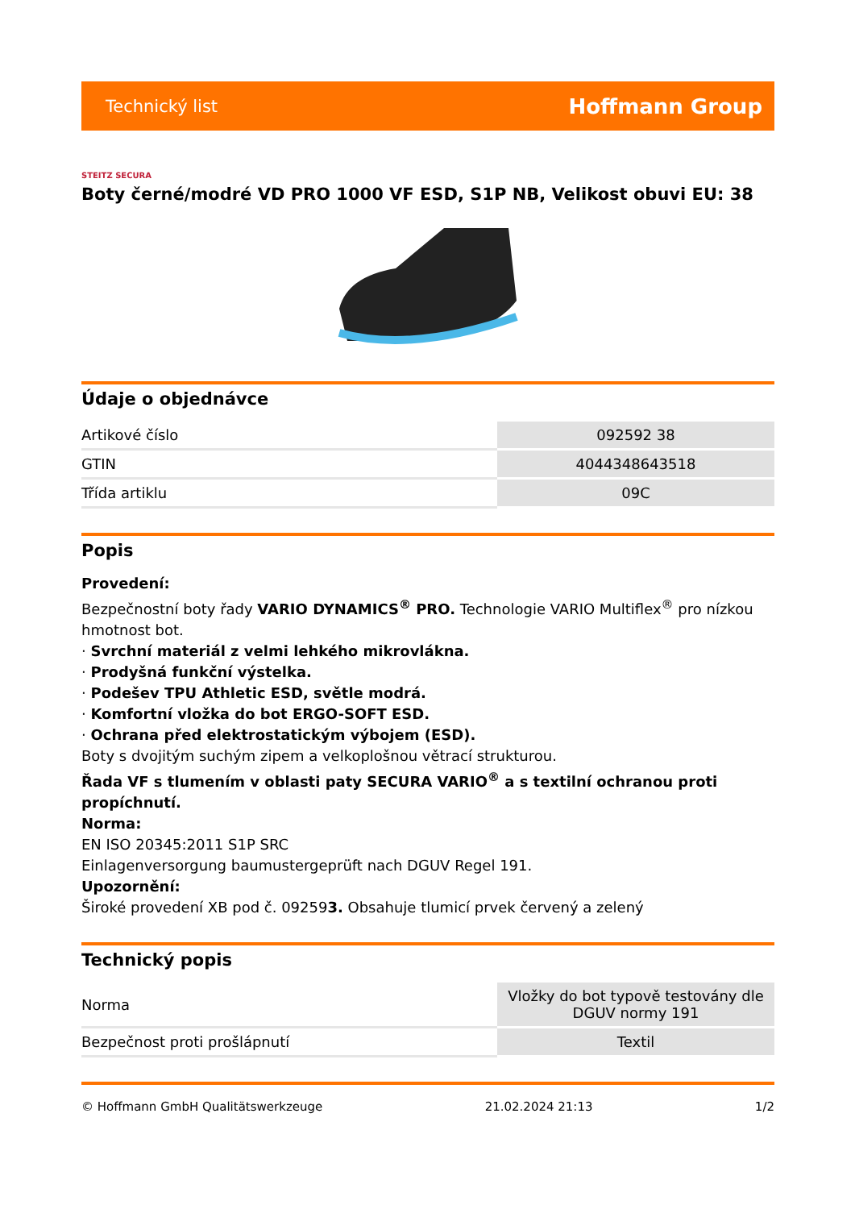Technický list Hoffmann Group
STEITZ SECURA
Boty černé/modré VD PRO 1000 VF ESD, S1P NB, Velikost obuvi EU: 38
Údaje o objednávce
| Artikové číslo | 092592 38 |
| GTIN | 4044348643518 |
| Třída artiklu | 09C |
Popis
Provedení:
Bezpečnostní boty řady VARIO DYNAMICS<sup>®</sup> PRO. Technologie VARIO Multiflex<sup>®</sup> pro nízkou hmotnost bot.
· Svrchní materiál z velmi lehkého mikrovlákna.
· Prodyšná funkční výstelka.
· Podešev TPU Athletic ESD, světle modrá.
· Komfortní vložka do bot ERGO-SOFT ESD.
· Ochrana před elektrostatickým výbojem (ESD).
Boty s dvojitým suchým zipem a velkoplošnou větrací strukturou.
Řada VF s tlumením v oblasti paty SECURA VARIO<sup>®</sup> a s textilní ochranou proti propíchnutí.
Norma:
EN ISO 20345:2011 S1P SRC
Einlagenversorgung baumustergeprüft nach DGUV Regel 191.
Upozornění:
Široké provedení XB pod č. 092593. Obsahuje tlumicí prvek červený a zelený
Technický popis
| Norma | Vložky do bot typově testovány dle DGUV normy 191 |
| Bezpečnost proti prošlápnutí | Textil |
© Hoffmann GmbH Qualitätswerkzeuge 21.02.2024 21:13 1/2